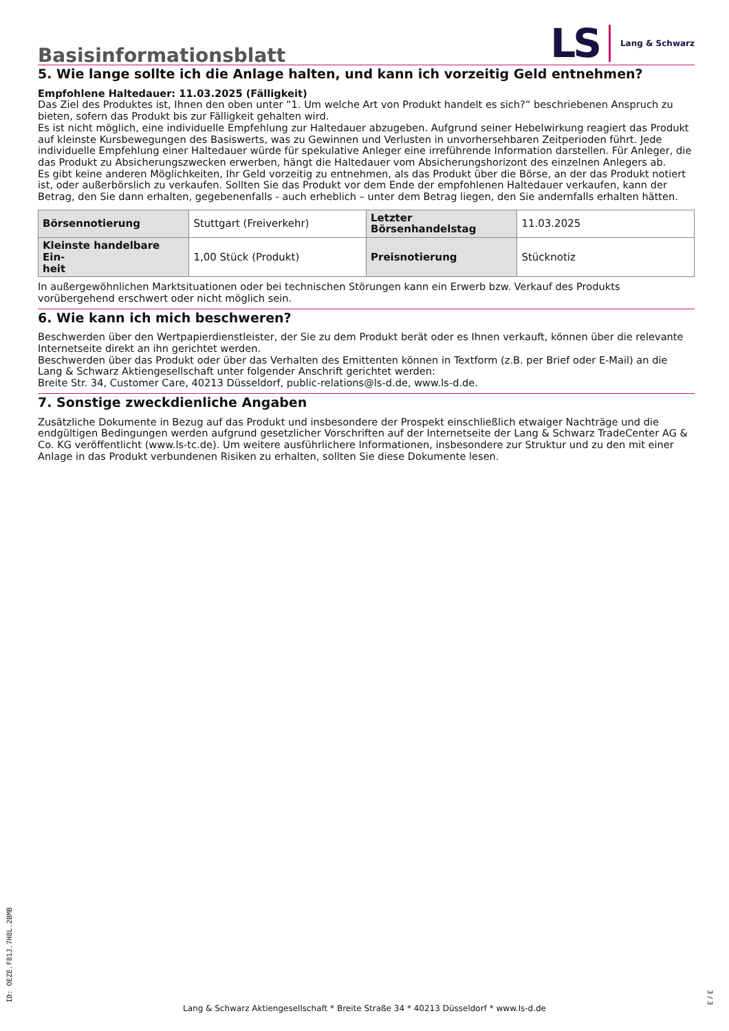Basisinformationsblatt
LS Lang & Schwarz
5. Wie lange sollte ich die Anlage halten, und kann ich vorzeitig Geld entnehmen?
Empfohlene Haltedauer: 11.03.2025 (Fälligkeit)
Das Ziel des Produktes ist, Ihnen den oben unter “1. Um welche Art von Produkt handelt es sich?“ beschriebenen Anspruch zu bieten, sofern das Produkt bis zur Fälligkeit gehalten wird.
Es ist nicht möglich, eine individuelle Empfehlung zur Haltedauer abzugeben. Aufgrund seiner Hebelwirkung reagiert das Produkt auf kleinste Kursbewegungen des Basiswerts, was zu Gewinnen und Verlusten in unvorhersehbaren Zeitperioden führt. Jede individuelle Empfehlung einer Haltedauer würde für spekulative Anleger eine irreführende Information darstellen. Für Anleger, die das Produkt zu Absicherungszwecken erwerben, hängt die Haltedauer vom Absicherungshorizont des einzelnen Anlegers ab.
Es gibt keine anderen Möglichkeiten, Ihr Geld vorzeitig zu entnehmen, als das Produkt über die Börse, an der das Produkt notiert ist, oder außerbörslich zu verkaufen. Sollten Sie das Produkt vor dem Ende der empfohlenen Haltedauer verkaufen, kann der Betrag, den Sie dann erhalten, gegebenenfalls - auch erheblich – unter dem Betrag liegen, den Sie andernfalls erhalten hätten.
| Börsennotierung | Stuttgart (Freiverkehr) | Letzter Börsenhandelstag | 11.03.2025 |
| Kleinste handelbare Ein- heit | 1,00 Stück (Produkt) | Preisnotierung | Stücknotiz |
In außergewöhnlichen Marktsituationen oder bei technischen Störungen kann ein Erwerb bzw. Verkauf des Produkts vorübergehend erschwert oder nicht möglich sein.
6. Wie kann ich mich beschweren?
Beschwerden über den Wertpapierdienstleister, der Sie zu dem Produkt berät oder es Ihnen verkauft, können über die relevante Internetseite direkt an ihn gerichtet werden.
Beschwerden über das Produkt oder über das Verhalten des Emittenten können in Textform (z.B. per Brief oder E-Mail) an die Lang & Schwarz Aktiengesellschaft unter folgender Anschrift gerichtet werden:
Breite Str. 34, Customer Care, 40213 Düsseldorf, public-relations@ls-d.de, www.ls-d.de.
7. Sonstige zweckdienliche Angaben
Zusätzliche Dokumente in Bezug auf das Produkt und insbesondere der Prospekt einschließlich etwaiger Nachträge und die endgültigen Bedingungen werden aufgrund gesetzlicher Vorschriften auf der Internetseite der Lang & Schwarz TradeCenter AG & Co. KG veröffentlicht (www.ls-tc.de). Um weitere ausführlichere Informationen, insbesondere zur Struktur und zu den mit einer Anlage in das Produkt verbundenen Risiken zu erhalten, sollten Sie diese Dokumente lesen.
ID: OEZE.F81J.7H8L.2BMB
Lang & Schwarz Aktiengesellschaft * Breite Straße 34 * 40213 Düsseldorf * www.ls-d.de
3 / 3